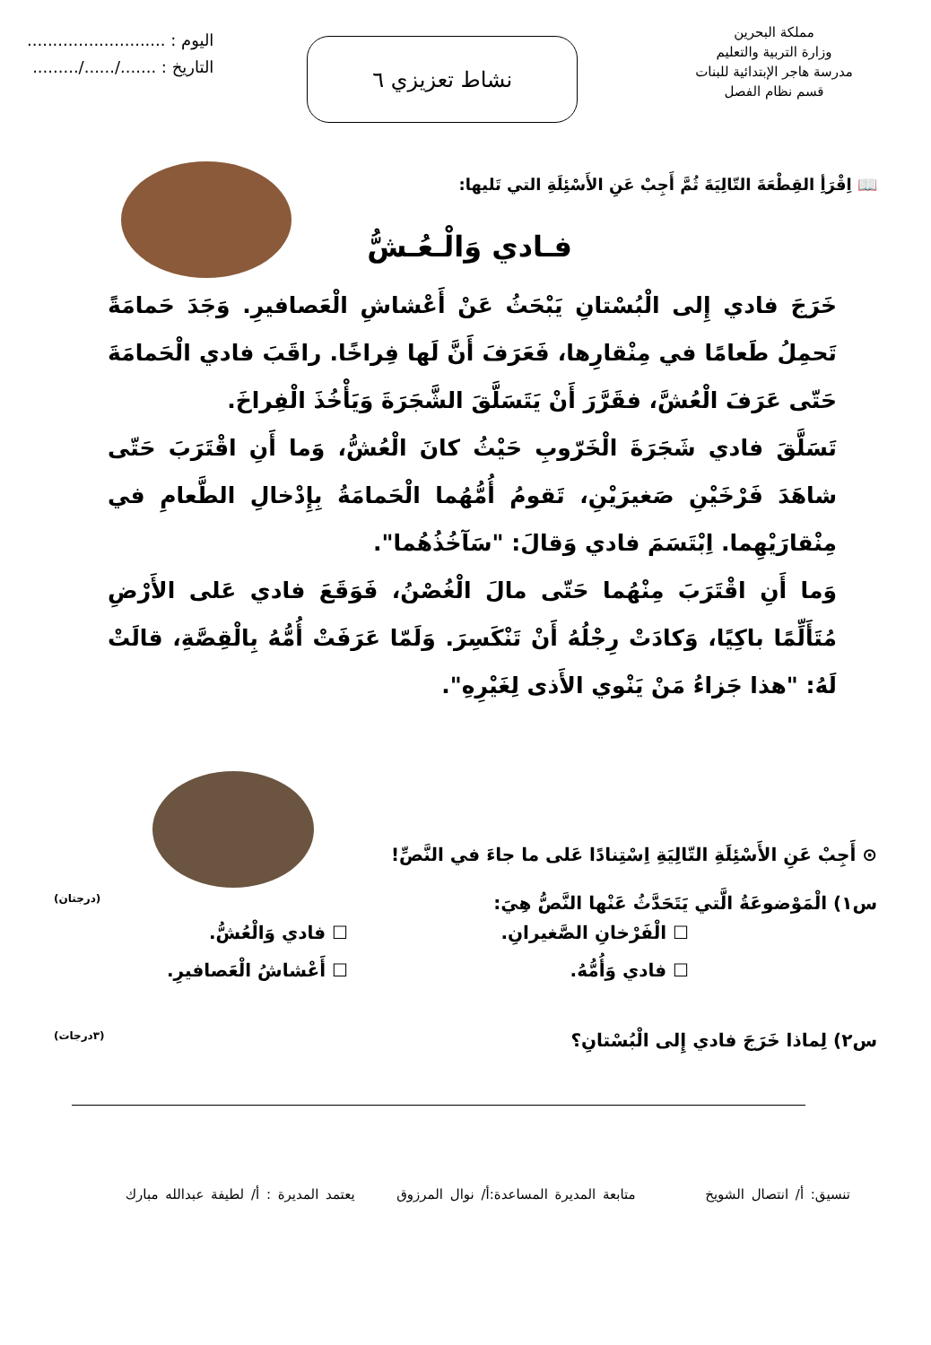مملكة البحرين
وزارة التربية والتعليم
مدرسة هاجر الإبتدائية للبنات
قسم نظام الفصل
نشاط تعزيزي ٦
اليوم : ...........................
التاريخ : ......./....../.........
📖 اِقْرَأِ القِطْعَةَ التّالِيَةَ ثُمَّ أَجِبْ عَنِ الأَسْئِلَةِ التي تَليها:
فـادي وَالْـعُـشُّ
خَرَجَ فادي إِلى الْبُسْتانِ يَبْحَثُ عَنْ أَعْشاشِ الْعَصافيرِ. وَجَدَ حَمامَةً تَحمِلُ طَعامًا في مِنْقارِها، فَعَرَفَ أَنَّ لَها فِراخًا. راقَبَ فادي الْحَمامَةَ حَتّى عَرَفَ الْعُشَّ، فقَرَّرَ أَنْ يَتَسَلَّقَ الشَّجَرَةَ وَيَأْخُذَ الْفِراخَ.
تَسَلَّقَ فادي شَجَرَةَ الْخَرّوبِ حَيْثُ كانَ الْعُشُّ، وَما أَنِ اقْتَرَبَ حَتّى شاهَدَ فَرْخَيْنِ صَغيرَيْنِ، تَقومُ أُمُّهُما الْحَمامَةُ بِإِدْخالِ الطَّعامِ في مِنْقارَيْهِما. اِبْتَسَمَ فادي وَقالَ: "سَآخُذُهُما".
وَما أَنِ اقْتَرَبَ مِنْهُما حَتّى مالَ الْغُصْنُ، فَوَقَعَ فادي عَلى الأَرْضِ مُتَأَلِّمًا باكِيًا، وَكادَتْ رِجْلُهُ أَنْ تَنْكَسِرَ. وَلَمّا عَرَفَتْ أُمُّهُ بِالْقِصَّةِ، قالَتْ لَهُ: "هذا جَزاءُ مَنْ يَنْوي الأَذى لِغَيْرِهِ".
⊙ أَجِبْ عَنِ الأَسْئِلَةِ التّالِيَةِ اِسْتِنادًا عَلى ما جاءَ في النَّصِّ!
س١) الْمَوْضوعَةُ الَّتي يَتَحَدَّثُ عَنْها النَّصُّ هِيَ: (درجتان)
☐ الْفَرْخانِ الصَّغيرانِ. ☐ فادي وَالْعُشُّ. ☐ فادي وَأُمُّهُ. ☐ أَعْشاشُ الْعَصافيرِ.
س٢) لِماذا خَرَجَ فادي إِلى الْبُسْتانِ؟ (٣درجات)
تنسيق: أ/ انتصال الشويخ متابعة المديرة المساعدة:أ/ نوال المرزوق يعتمد المديرة : أ/ لطيفة عبدالله مبارك